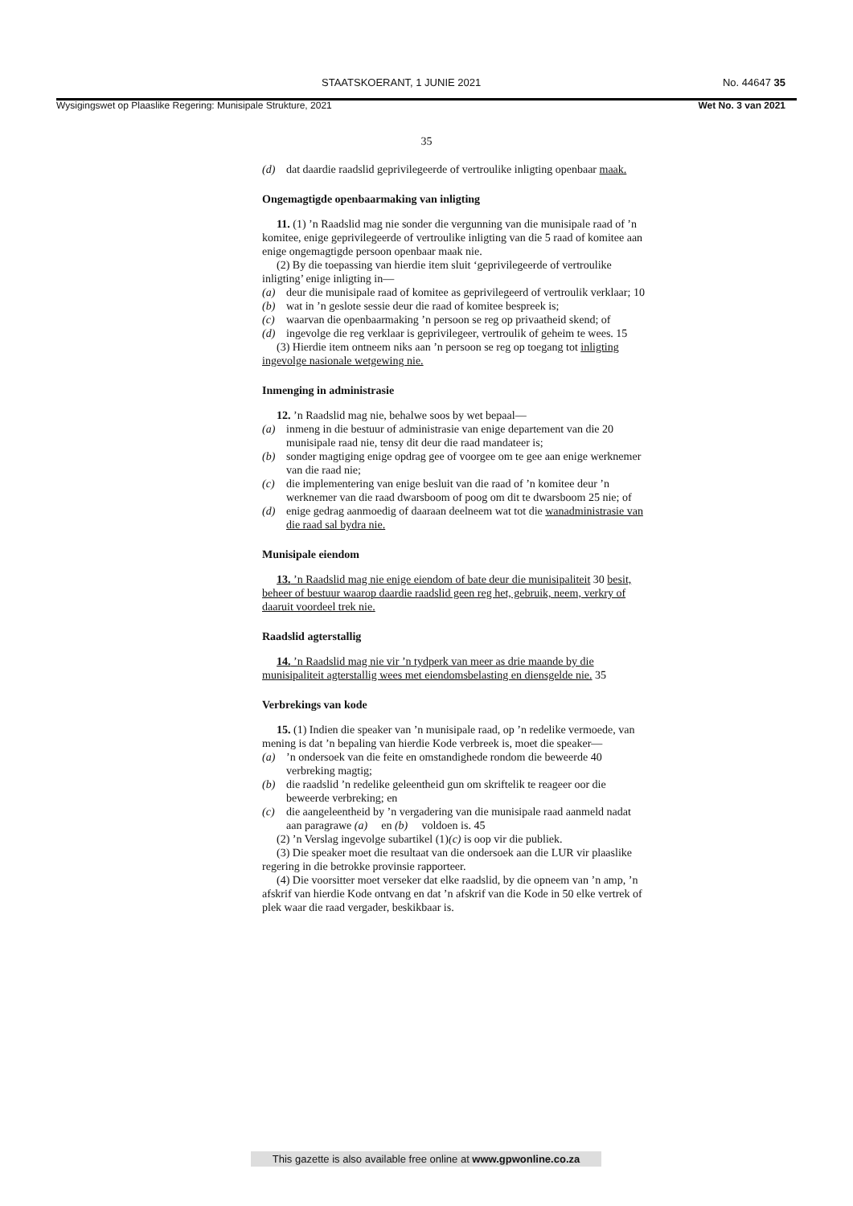STAATSKOERANT, 1 JUNIE 2021 No. 44647 35
Wysigingswet op Plaaslike Regering: Munisipale Strukture, 2021 Wet No. 3 van 2021
35
(d) dat daardie raadslid geprivilegeerde of vertroulike inligting openbaar maak.
Ongemagtigde openbaarmaking van inligting
11. (1) ’n Raadslid mag nie sonder die vergunning van die munisipale raad of ’n komitee, enige geprivilegeerde of vertroulike inligting van die 5 raad of komitee aan enige ongemagtigde persoon openbaar maak nie.
(2) By die toepassing van hierdie item sluit ‘geprivilegeerde of vertroulike inligting’ enige inligting in—
(a) deur die munisipale raad of komitee as geprivilegeerd of vertroulik verklaar; 10
(b) wat in ’n geslote sessie deur die raad of komitee bespreek is;
(c) waarvan die openbaarmaking ’n persoon se reg op privaatheid skend; of
(d) ingevolge die reg verklaar is geprivilegeer, vertroulik of geheim te wees. 15
(3) Hierdie item ontneem niks aan ’n persoon se reg op toegang tot inligting ingevolge nasionale wetgewing nie.
Inmenging in administrasie
12. ’n Raadslid mag nie, behalwe soos by wet bepaal—
(a) inmeng in die bestuur of administrasie van enige departement van die 20 munisipale raad nie, tensy dit deur die raad mandateer is;
(b) sonder magtiging enige opdrag gee of voorgee om te gee aan enige werknemer van die raad nie;
(c) die implementering van enige besluit van die raad of ’n komitee deur ’n werknemer van die raad dwarsboom of poog om dit te dwarsboom 25 nie; of
(d) enige gedrag aanmoedig of daaraan deelneem wat tot die wanadministrasie van die raad sal bydra nie.
Munisipale eiendom
13. ’n Raadslid mag nie enige eiendom of bate deur die munisipaliteit 30 besit, beheer of bestuur waarop daardie raadslid geen reg het, gebruik, neem, verkry of daaruit voordeel trek nie.
Raadslid agterstallig
14. ’n Raadslid mag nie vir ’n tydperk van meer as drie maande by die munisipaliteit agterstallig wees met eiendomsbelasting en diensgelde nie. 35
Verbrekings van kode
15. (1) Indien die speaker van ’n munisipale raad, op ’n redelike vermoede, van mening is dat ’n bepaling van hierdie Kode verbreek is, moet die speaker—
(a)’n ondersoek van die feite en omstandighede rondom die beweerde 40 verbreking magtig;
(b) die raadslid ’n redelike geleentheid gun om skriftelik te reageer oor die beweerde verbreking; en
(c) die aangeleentheid by ’n vergadering van die munisipale raad aanmeld nadat aan paragrawe (a) en (b) voldoen is. 45
(2) ’n Verslag ingevolge subartikel (1)(c) is oop vir die publiek.
(3) Die speaker moet die resultaat van die ondersoek aan die LUR vir plaaslike regering in die betrokke provinsie rapporteer.
(4) Die voorsitter moet verseker dat elke raadslid, by die opneem van ’n amp, ’n afskrif van hierdie Kode ontvang en dat ’n afskrif van die Kode in 50 elke vertrek of plek waar die raad vergader, beskikbaar is.
This gazette is also available free online at www.gpwonline.co.za